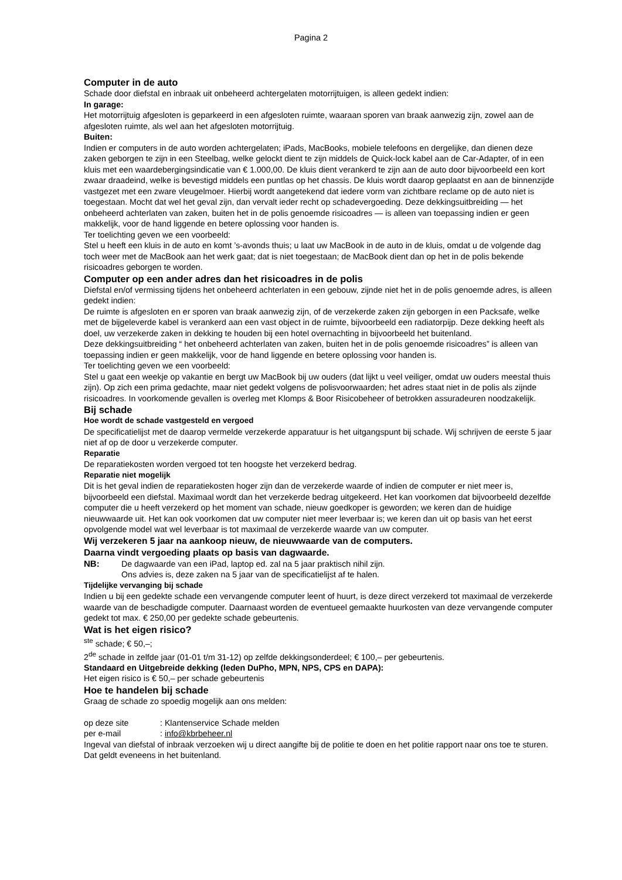Pagina 2
Computer in de auto
Schade door diefstal en inbraak uit onbeheerd achtergelaten motorrijtuigen, is alleen gedekt indien:
In garage:
Het motorrijtuig afgesloten is geparkeerd in een afgesloten ruimte, waaraan sporen van braak aanwezig zijn, zowel aan de afgesloten ruimte, als wel aan het afgesloten motorrijtuig.
Buiten:
Indien er computers in de auto worden achtergelaten; iPads, MacBooks, mobiele telefoons en dergelijke, dan dienen deze zaken geborgen te zijn in een Steelbag, welke gelockt dient te zijn middels de Quick-lock kabel aan de Car-Adapter, of in een kluis met een waardebergingsindicatie van € 1.000,00. De kluis dient verankerd te zijn aan de auto door bijvoorbeeld een kort zwaar draadeind, welke is bevestigd middels een puntlas op het chassis. De kluis wordt daarop geplaatst en aan de binnenzijde vastgezet met een zware vleugelmoer. Hierbij wordt aangetekend dat iedere vorm van zichtbare reclame op de auto niet is toegestaan. Mocht dat wel het geval zijn, dan vervalt ieder recht op schadevergoeding. Deze dekkingsuitbreiding — het onbeheerd achterlaten van zaken, buiten het in de polis genoemde risicoadres — is alleen van toepassing indien er geen makkelijk, voor de hand liggende en betere oplossing voor handen is.
Ter toelichting geven we een voorbeeld:
Stel u heeft een kluis in de auto en komt ’s-avonds thuis; u laat uw MacBook in de auto in de kluis, omdat u de volgende dag toch weer met de MacBook aan het werk gaat; dat is niet toegestaan; de MacBook dient dan op het in de polis bekende risicoadres geborgen te worden.
Computer op een ander adres dan het risicoadres in de polis
Diefstal en/of vermissing tijdens het onbeheerd achterlaten in een gebouw, zijnde niet het in de polis genoemde adres, is alleen gedekt indien:
De ruimte is afgesloten en er sporen van braak aanwezig zijn, of de verzekerde zaken zijn geborgen in een Packsafe, welke met de bijgeleverde kabel is verankerd aan een vast object in de ruimte, bijvoorbeeld een radiatorpijp. Deze dekking heeft als doel, uw verzekerde zaken in dekking te houden bij een hotel overnachting in bijvoorbeeld het buitenland.
Deze dekkingsuitbreiding “ het onbeheerd achterlaten van zaken, buiten het in de polis genoemde risicoadres” is alleen van toepassing indien er geen makkelijk, voor de hand liggende en betere oplossing voor handen is.
Ter toelichting geven we een voorbeeld:
Stel u gaat een weekje op vakantie en bergt uw MacBook bij uw ouders (dat lijkt u veel veiliger, omdat uw ouders meestal thuis zijn). Op zich een prima gedachte, maar niet gedekt volgens de polisvoorwaarden; het adres staat niet in de polis als zijnde risicoadres. In voorkomende gevallen is overleg met Klomps & Boor Risicobeheer of betrokken assuradeuren noodzakelijk.
Bij schade
Hoe wordt de schade vastgesteld en vergoed
De specificatielijst met de daarop vermelde verzekerde apparatuur is het uitgangspunt bij schade. Wij schrijven de eerste 5 jaar niet af op de door u verzekerde computer.
Reparatie
De reparatiekosten worden vergoed tot ten hoogste het verzekerd bedrag.
Reparatie niet mogelijk
Dit is het geval indien de reparatiekosten hoger zijn dan de verzekerde waarde of indien de computer er niet meer is, bijvoorbeeld een diefstal. Maximaal wordt dan het verzekerde bedrag uitgekeerd. Het kan voorkomen dat bijvoorbeeld dezelfde computer die u heeft verzekerd op het moment van schade, nieuw goedkoper is geworden; we keren dan de huidige nieuwwaarde uit. Het kan ook voorkomen dat uw computer niet meer leverbaar is; we keren dan uit op basis van het eerst opvolgende model wat wel leverbaar is tot maximaal de verzekerde waarde van uw computer.
Wij verzekeren 5 jaar na aankoop nieuw, de nieuwwaarde van de computers.
Daarna vindt vergoeding plaats op basis van dagwaarde.
NB: De dagwaarde van een iPad, laptop ed. zal na 5 jaar praktisch nihil zijn.
Ons advies is, deze zaken na 5 jaar van de specificatielijst af te halen.
Tijdelijke vervanging bij schade
Indien u bij een gedekte schade een vervangende computer leent of huurt, is deze direct verzekerd tot maximaal de verzekerde waarde van de beschadigde computer. Daarnaast worden de eventueel gemaakte huurkosten van deze vervangende computer gedekt tot max. € 250,00 per gedekte schade gebeurtenis.
Wat is het eigen risico?
<sup>ste</sup> schade; € 50,–;
2<sup>de</sup> schade in zelfde jaar (01-01 t/m 31-12) op zelfde dekkingsonderdeel; € 100,– per gebeurtenis.
Standaard en Uitgebreide dekking (leden DuPho, MPN, NPS, CPS en DAPA):
Het eigen risico is € 50,– per schade gebeurtenis
Hoe te handelen bij schade
Graag de schade zo spoedig mogelijk aan ons melden:
op deze site : Klantenservice Schade melden
per e-mail : info@kbrbeheer.nl
Ingeval van diefstal of inbraak verzoeken wij u direct aangifte bij de politie te doen en het politie rapport naar ons toe te sturen. Dat geldt eveneens in het buitenland.